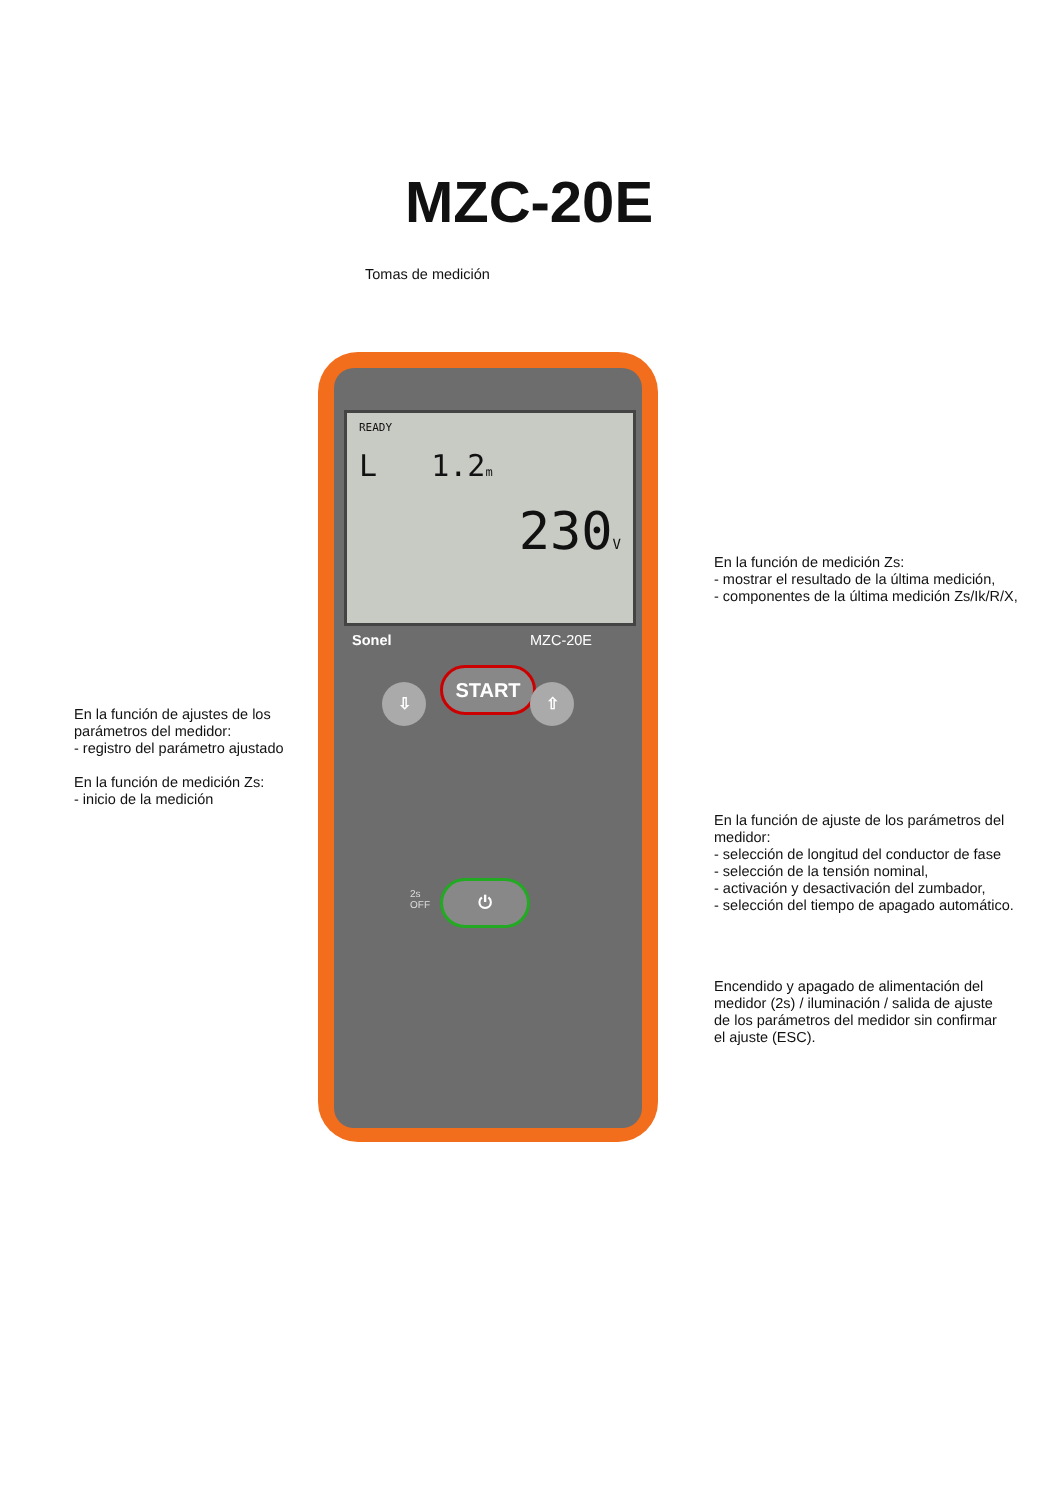MZC-20E
Tomas de medición
READY
L 1.2m
230V
Sonel MZC-20E
START
⇩ ⇧
2s
OFF
⏻
En la función de ajustes de los
parámetros del medidor:
- registro del parámetro ajustado
En la función de medición Zs:
- inicio de la medición
En la función de medición Zs:
- mostrar el resultado de la última medición,
- componentes de la última medición Zs/Ik/R/X,
En la función de ajuste de los parámetros del medidor:
- selección de longitud del conductor de fase
- selección de la tensión nominal,
- activación y desactivación del zumbador,
- selección del tiempo de apagado automático.
Encendido y apagado de alimentación del
medidor (2s) / iluminación / salida de ajuste
de los parámetros del medidor sin confirmar
el ajuste (ESC).